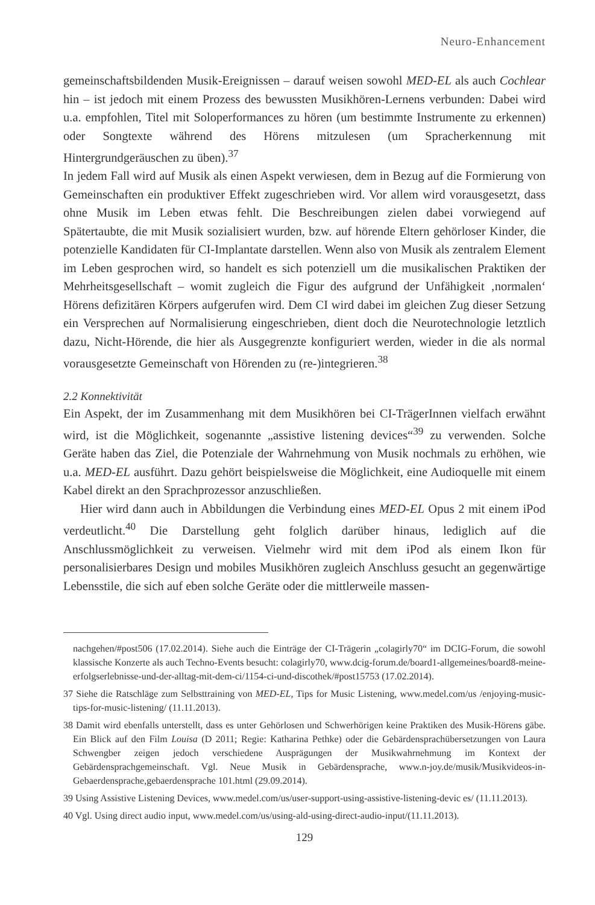Neuro-Enhancement
gemeinschaftsbildenden Musik-Ereignissen – darauf weisen sowohl MED-EL als auch Cochlear hin – ist jedoch mit einem Prozess des bewussten Musikhören-Lernens verbunden: Dabei wird u.a. empfohlen, Titel mit Soloperformances zu hören (um bestimmte Instrumente zu erkennen) oder Songtexte während des Hörens mitzulesen (um Spracherkennung mit Hintergrundgeräuschen zu üben).<sup>37</sup>
In jedem Fall wird auf Musik als einen Aspekt verwiesen, dem in Bezug auf die Formierung von Gemeinschaften ein produktiver Effekt zugeschrieben wird. Vor allem wird vorausgesetzt, dass ohne Musik im Leben etwas fehlt. Die Beschreibungen zielen dabei vorwiegend auf Spätertaubte, die mit Musik sozialisiert wurden, bzw. auf hörende Eltern gehörloser Kinder, die potenzielle Kandidaten für CI-Implantate darstellen. Wenn also von Musik als zentralem Element im Leben gesprochen wird, so handelt es sich potenziell um die musikalischen Praktiken der Mehrheitsgesellschaft – womit zugleich die Figur des aufgrund der Unfähigkeit ‚normalen‘ Hörens defizitären Körpers aufgerufen wird. Dem CI wird dabei im gleichen Zug dieser Setzung ein Versprechen auf Normalisierung eingeschrieben, dient doch die Neurotechnologie letztlich dazu, Nicht-Hörende, die hier als Ausgegrenzte konfiguriert werden, wieder in die als normal vorausgesetzte Gemeinschaft von Hörenden zu (re-)integrieren.<sup>38</sup>
2.2 Konnektivität
Ein Aspekt, der im Zusammenhang mit dem Musikhören bei CI-TrägerInnen vielfach erwähnt wird, ist die Möglichkeit, sogenannte „assistive listening devices“<sup>39</sup> zu verwenden. Solche Geräte haben das Ziel, die Potenziale der Wahrnehmung von Musik nochmals zu erhöhen, wie u.a. MED-EL ausführt. Dazu gehört beispielsweise die Möglichkeit, eine Audioquelle mit einem Kabel direkt an den Sprachprozessor anzuschließen.
Hier wird dann auch in Abbildungen die Verbindung eines MED-EL Opus 2 mit einem iPod verdeutlicht.<sup>40</sup> Die Darstellung geht folglich darüber hinaus, lediglich auf die Anschlussmöglichkeit zu verweisen. Vielmehr wird mit dem iPod als einem Ikon für personalisierbares Design und mobiles Musikhören zugleich Anschluss gesucht an gegenwärtige Lebensstile, die sich auf eben solche Geräte oder die mittlerweile massen-
nachgehen/#post506 (17.02.2014). Siehe auch die Einträge der CI-Trägerin „colagirly70“ im DCIG-Forum, die sowohl klassische Konzerte als auch Techno-Events besucht: colagirly70, www.dcig-forum.de/board1-allgemeines/board8-meine-erfolgserlebnisse-und-der-alltag-mit-dem-ci/1154-ci-und-discothek/#post15753 (17.02.2014).
37 Siehe die Ratschläge zum Selbsttraining von MED-EL, Tips for Music Listening, www.medel.com/us /enjoying-music-tips-for-music-listening/ (11.11.2013).
38 Damit wird ebenfalls unterstellt, dass es unter Gehörlosen und Schwerhörigen keine Praktiken des Musik-Hörens gäbe. Ein Blick auf den Film Louisa (D 2011; Regie: Katharina Pethke) oder die Gebärdensprachübersetzungen von Laura Schwengber zeigen jedoch verschiedene Ausprägungen der Musikwahrnehmung im Kontext der Gebärdensprachgemeinschaft. Vgl. Neue Musik in Gebärdensprache, www.n-joy.de/musik/Musikvideos-in-Gebaerdensprache,gebaerdensprache 101.html (29.09.2014).
39 Using Assistive Listening Devices, www.medel.com/us/user-support-using-assistive-listening-devic es/ (11.11.2013).
40 Vgl. Using direct audio input, www.medel.com/us/using-ald-using-direct-audio-input/(11.11.2013).
129